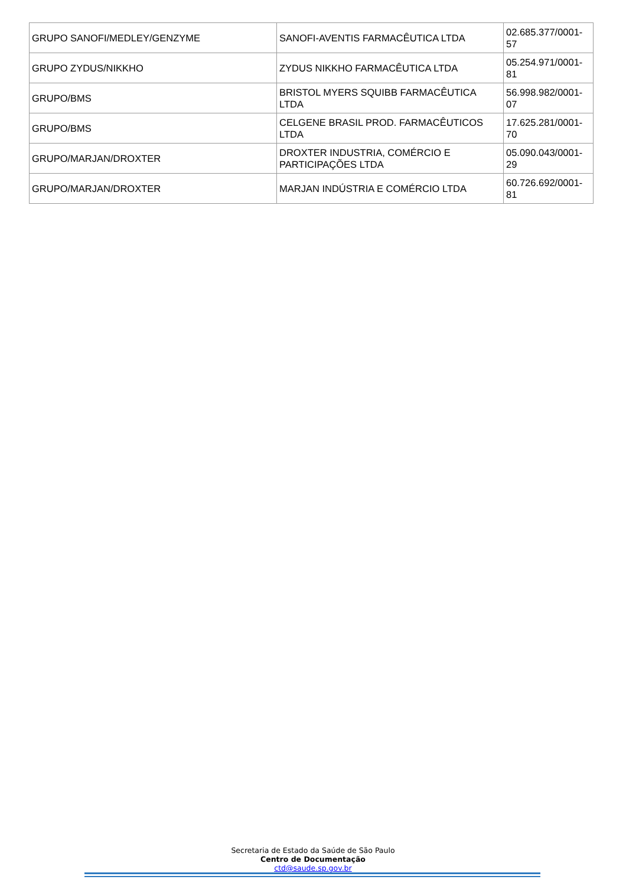| GRUPO SANOFI/MEDLEY/GENZYME | SANOFI-AVENTIS FARMACÊUTICA LTDA | 02.685.377/0001-57 |
| GRUPO ZYDUS/NIKKHO | ZYDUS NIKKHO FARMACÊUTICA LTDA | 05.254.971/0001-81 |
| GRUPO/BMS | BRISTOL MYERS SQUIBB FARMACÊUTICA LTDA | 56.998.982/0001-07 |
| GRUPO/BMS | CELGENE BRASIL PROD. FARMACÊUTICOS LTDA | 17.625.281/0001-70 |
| GRUPO/MARJAN/DROXTER | DROXTER INDUSTRIA, COMÉRCIO E PARTICIPAÇÕES LTDA | 05.090.043/0001-29 |
| GRUPO/MARJAN/DROXTER | MARJAN INDÚSTRIA E COMÉRCIO LTDA | 60.726.692/0001-81 |
Secretaria de Estado da Saúde de São Paulo
Centro de Documentação
ctd@saude.sp.gov.br